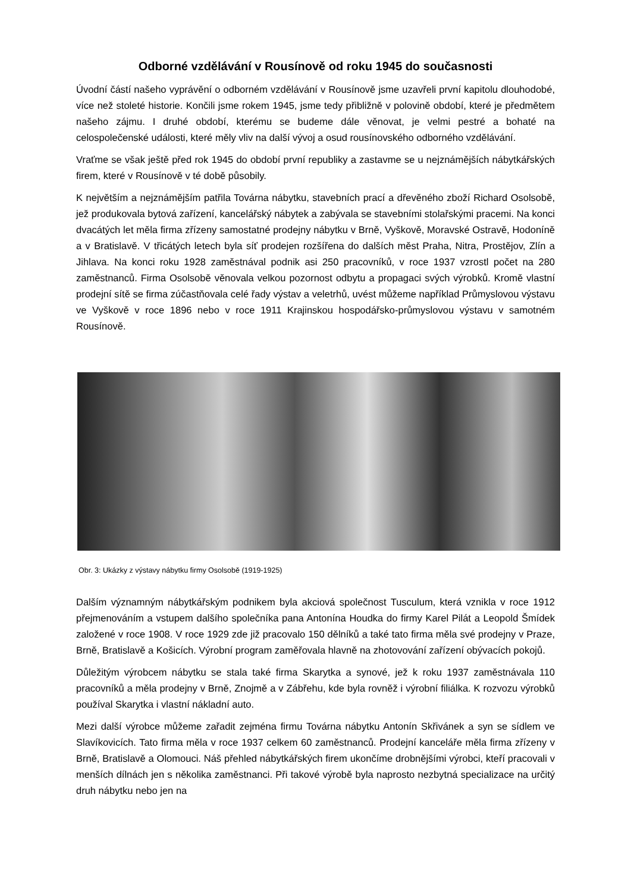Odborné vzdělávání v Rousínově od roku 1945 do současnosti
Úvodní částí našeho vyprávění o odborném vzdělávání v Rousínově jsme uzavřeli první kapitolu dlouhodobé, více než stoleté historie. Končili jsme rokem 1945, jsme tedy přibližně v polovině období, které je předmětem našeho zájmu. I druhé období, kterému se budeme dále věnovat, je velmi pestré a bohaté na celospolečenské události, které měly vliv na další vývoj a osud rousínovského odborného vzdělávání.
Vraťme se však ještě před rok 1945 do období první republiky a zastavme se u nejznámějších nábytkářských firem, které v Rousínově v té době působily.
K největším a nejznámějším patřila Továrna nábytku, stavebních prací a dřevěného zboží Richard Osolsobě, jež produkovala bytová zařízení, kancelářský nábytek a zabývala se stavebními stolařskými pracemi. Na konci dvacátých let měla firma zřízeny samostatné prodejny nábytku v Brně, Vyškově, Moravské Ostravě, Hodoníně a v Bratislavě. V třicátých letech byla síť prodejen rozšířena do dalších měst Praha, Nitra, Prostějov, Zlín a Jihlava. Na konci roku 1928 zaměstnával podnik asi 250 pracovníků, v roce 1937 vzrostl počet na 280 zaměstnanců. Firma Osolsobě věnovala velkou pozornost odbytu a propagaci svých výrobků. Kromě vlastní prodejní sítě se firma zúčastňovala celé řady výstav a veletrhů, uvést můžeme například Průmyslovou výstavu ve Vyškově v roce 1896 nebo v roce 1911 Krajinskou hospodářsko-průmyslovou výstavu v samotném Rousínově.
Obr. 3: Ukázky z výstavy nábytku firmy Osolsobě (1919-1925)
Dalším významným nábytkářským podnikem byla akciová společnost Tusculum, která vznikla v roce 1912 přejmenováním a vstupem dalšího společníka pana Antonína Houdka do firmy Karel Pilát a Leopold Šmídek založené v roce 1908. V roce 1929 zde již pracovalo 150 dělníků a také tato firma měla své prodejny v Praze, Brně, Bratislavě a Košicích. Výrobní program zaměřovala hlavně na zhotovování zařízení obývacích pokojů.
Důležitým výrobcem nábytku se stala také firma Skarytka a synové, jež k roku 1937 zaměstnávala 110 pracovníků a měla prodejny v Brně, Znojmě a v Zábřehu, kde byla rovněž i výrobní filiálka. K rozvozu výrobků používal Skarytka i vlastní nákladní auto.
Mezi další výrobce můžeme zařadit zejména firmu Továrna nábytku Antonín Skřivánek a syn se sídlem ve Slavíkovicích. Tato firma měla v roce 1937 celkem 60 zaměstnanců. Prodejní kanceláře měla firma zřízeny v Brně, Bratislavě a Olomouci. Náš přehled nábytkářských firem ukončíme drobnějšími výrobci, kteří pracovali v menších dílnách jen s několika zaměstnanci. Při takové výrobě byla naprosto nezbytná specializace na určitý druh nábytku nebo jen na